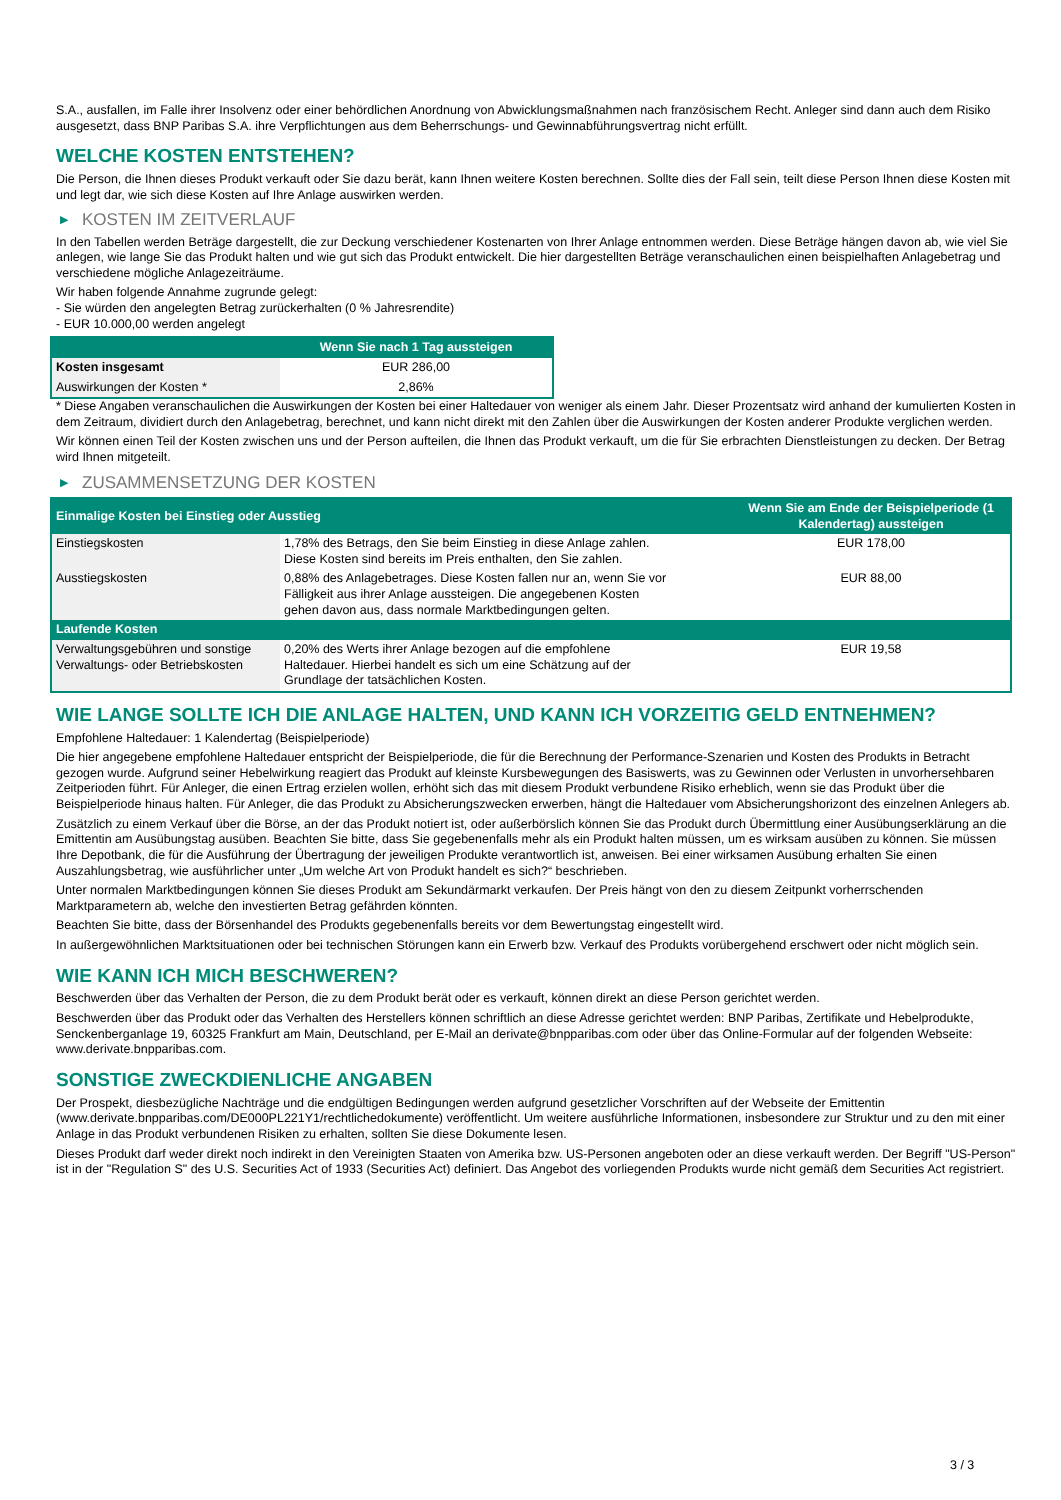S.A., ausfallen, im Falle ihrer Insolvenz oder einer behördlichen Anordnung von Abwicklungsmaßnahmen nach französischem Recht. Anleger sind dann auch dem Risiko ausgesetzt, dass BNP Paribas S.A. ihre Verpflichtungen aus dem Beherrschungs- und Gewinnabführungsvertrag nicht erfüllt.
WELCHE KOSTEN ENTSTEHEN?
Die Person, die Ihnen dieses Produkt verkauft oder Sie dazu berät, kann Ihnen weitere Kosten berechnen. Sollte dies der Fall sein, teilt diese Person Ihnen diese Kosten mit und legt dar, wie sich diese Kosten auf Ihre Anlage auswirken werden.
▶ KOSTEN IM ZEITVERLAUF
In den Tabellen werden Beträge dargestellt, die zur Deckung verschiedener Kostenarten von Ihrer Anlage entnommen werden. Diese Beträge hängen davon ab, wie viel Sie anlegen, wie lange Sie das Produkt halten und wie gut sich das Produkt entwickelt. Die hier dargestellten Beträge veranschaulichen einen beispielhaften Anlagebetrag und verschiedene mögliche Anlagezeiträume.
Wir haben folgende Annahme zugrunde gelegt:
- Sie würden den angelegten Betrag zurückerhalten (0 % Jahresrendite)
- EUR 10.000,00 werden angelegt
| | Wenn Sie nach 1 Tag aussteigen |
| --- | --- |
| Kosten insgesamt | EUR 286,00 |
| Auswirkungen der Kosten * | 2,86% |
* Diese Angaben veranschaulichen die Auswirkungen der Kosten bei einer Haltedauer von weniger als einem Jahr. Dieser Prozentsatz wird anhand der kumulierten Kosten in dem Zeitraum, dividiert durch den Anlagebetrag, berechnet, und kann nicht direkt mit den Zahlen über die Auswirkungen der Kosten anderer Produkte verglichen werden.
Wir können einen Teil der Kosten zwischen uns und der Person aufteilen, die Ihnen das Produkt verkauft, um die für Sie erbrachten Dienstleistungen zu decken. Der Betrag wird Ihnen mitgeteilt.
▶ ZUSAMMENSETZUNG DER KOSTEN
| Einmalige Kosten bei Einstieg oder Ausstieg | | Wenn Sie am Ende der Beispielperiode (1 Kalendertag) aussteigen |
| --- | --- | --- |
| Einstiegskosten | 1,78% des Betrags, den Sie beim Einstieg in diese Anlage zahlen. Diese Kosten sind bereits im Preis enthalten, den Sie zahlen. | EUR 178,00 |
| Ausstiegskosten | 0,88% des Anlagebetrages. Diese Kosten fallen nur an, wenn Sie vor Fälligkeit aus ihrer Anlage aussteigen. Die angegebenen Kosten gehen davon aus, dass normale Marktbedingungen gelten. | EUR 88,00 |
| Laufende Kosten | | |
| Verwaltungsgebühren und sonstige Verwaltungs- oder Betriebskosten | 0,20% des Werts ihrer Anlage bezogen auf die empfohlene Haltedauer. Hierbei handelt es sich um eine Schätzung auf der Grundlage der tatsächlichen Kosten. | EUR 19,58 |
WIE LANGE SOLLTE ICH DIE ANLAGE HALTEN, UND KANN ICH VORZEITIG GELD ENTNEHMEN?
Empfohlene Haltedauer: 1 Kalendertag (Beispielperiode)
Die hier angegebene empfohlene Haltedauer entspricht der Beispielperiode, die für die Berechnung der Performance-Szenarien und Kosten des Produkts in Betracht gezogen wurde. Aufgrund seiner Hebelwirkung reagiert das Produkt auf kleinste Kursbewegungen des Basiswerts, was zu Gewinnen oder Verlusten in unvorhersehbaren Zeitperioden führt. Für Anleger, die einen Ertrag erzielen wollen, erhöht sich das mit diesem Produkt verbundene Risiko erheblich, wenn sie das Produkt über die Beispielperiode hinaus halten. Für Anleger, die das Produkt zu Absicherungszwecken erwerben, hängt die Haltedauer vom Absicherungshorizont des einzelnen Anlegers ab.
Zusätzlich zu einem Verkauf über die Börse, an der das Produkt notiert ist, oder außerbörslich können Sie das Produkt durch Übermittlung einer Ausübungserklärung an die Emittentin am Ausübungstag ausüben. Beachten Sie bitte, dass Sie gegebenenfalls mehr als ein Produkt halten müssen, um es wirksam ausüben zu können. Sie müssen Ihre Depotbank, die für die Ausführung der Übertragung der jeweiligen Produkte verantwortlich ist, anweisen. Bei einer wirksamen Ausübung erhalten Sie einen Auszahlungsbetrag, wie ausführlicher unter „Um welche Art von Produkt handelt es sich?“ beschrieben.
Unter normalen Marktbedingungen können Sie dieses Produkt am Sekundärmarkt verkaufen. Der Preis hängt von den zu diesem Zeitpunkt vorherrschenden Marktparametern ab, welche den investierten Betrag gefährden könnten.
Beachten Sie bitte, dass der Börsenhandel des Produkts gegebenenfalls bereits vor dem Bewertungstag eingestellt wird.
In außergewöhnlichen Marktsituationen oder bei technischen Störungen kann ein Erwerb bzw. Verkauf des Produkts vorübergehend erschwert oder nicht möglich sein.
WIE KANN ICH MICH BESCHWEREN?
Beschwerden über das Verhalten der Person, die zu dem Produkt berät oder es verkauft, können direkt an diese Person gerichtet werden.
Beschwerden über das Produkt oder das Verhalten des Herstellers können schriftlich an diese Adresse gerichtet werden: BNP Paribas, Zertifikate und Hebelprodukte, Senckenberganlage 19, 60325 Frankfurt am Main, Deutschland, per E-Mail an derivate@bnpparibas.com oder über das Online-Formular auf der folgenden Webseite: www.derivate.bnpparibas.com.
SONSTIGE ZWECKDIENLICHE ANGABEN
Der Prospekt, diesbezügliche Nachträge und die endgültigen Bedingungen werden aufgrund gesetzlicher Vorschriften auf der Webseite der Emittentin (www.derivate.bnpparibas.com/DE000PL221Y1/rechtlichedokumente) veröffentlicht. Um weitere ausführliche Informationen, insbesondere zur Struktur und zu den mit einer Anlage in das Produkt verbundenen Risiken zu erhalten, sollten Sie diese Dokumente lesen.
Dieses Produkt darf weder direkt noch indirekt in den Vereinigten Staaten von Amerika bzw. US-Personen angeboten oder an diese verkauft werden. Der Begriff "US-Person" ist in der "Regulation S" des U.S. Securities Act of 1933 (Securities Act) definiert. Das Angebot des vorliegenden Produkts wurde nicht gemäß dem Securities Act registriert.
3 / 3